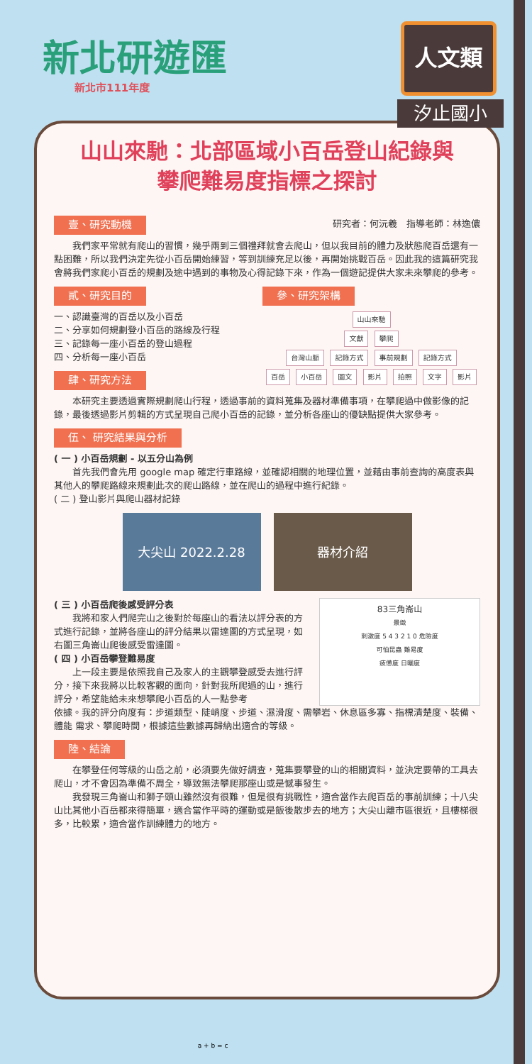新北研遊匯
新北市111年度
人文類
汐止國小
山山來馳：北部區域小百岳登山紀錄與
攀爬難易度指標之探討
壹、研究動機 研究者：何沅羲　指導老師：林逸儂
我們家平常就有爬山的習慣，幾乎兩到三個禮拜就會去爬山，但以我目前的體力及狀態爬百岳還有一點困難，所以我們決定先從小百岳開始練習，等到訓練充足以後，再開始挑戰百岳。因此我的這篇研究我會將我們家爬小百岳的規劃及途中遇到的事物及心得記錄下來，作為一個遊記提供大家未來攀爬的參考。
貳、研究目的
一、認識臺灣的百岳以及小百岳
二、分享如何規劃登小百岳的路線及行程
三、記錄每一座小百岳的登山過程
四、分析每一座小百岳
肆、研究方法
參、研究架構
山山來馳
文獻 攀爬
台灣山脈 記錄方式 事前規劃 記錄方式
百岳 小百岳 圖文 影片 拍照 文字 影片
本研究主要透過實際規劃爬山行程，透過事前的資料蒐集及器材準備事項，在攀爬過中做影像的記錄，最後透過影片剪輯的方式呈現自己爬小百岳的記錄，並分析各座山的優缺點提供大家參考。
伍、 研究結果與分析
( 一 ) 小百岳規劃 - 以五分山為例
首先我們會先用 google map 確定行車路線，並確認相關的地理位置，並藉由事前查詢的高度表與其他人的攀爬路線來規劃此次的爬山路線，並在爬山的過程中進行紀錄。
( 二 ) 登山影片與爬山器材記錄
大尖山 2022.2.28 器材介紹
( 三 ) 小百岳爬後感受評分表
我將和家人們爬完山之後對於每座山的看法以評分表的方式進行記錄，並將各座山的評分結果以雷達圖的方式呈現，如右圖三角崙山爬後感受雷達圖。
( 四 ) 小百岳攀登難易度
上一段主要是依照我自己及家人的主觀攀登感受去進行評分，接下來我將以比較客觀的面向，針對我所爬過的山，進行評分，希望能給未來想攀爬小百岳的人一點參考
83三角崙山
景緻
刺激度 5 4 3 2 1 0 危險度
可怕昆蟲 難易度
疲憊度 日曬度
依據。我的評分向度有：步道類型、陡峭度、步道、濕滑度、需攀岩、休息區多寡、指標清楚度、裝備、體能 需求、攀爬時間，根據這些數據再歸納出適合的等級。
陸、結論
在攀登任何等級的山岳之前，必須要先做好調查，蒐集要攀登的山的相關資料，並決定要帶的工具去爬山，才不會因為準備不周全，導致無法攀爬那座山或是憾事發生。
我發現三角崙山和獅子頭山雖然沒有很難，但是很有挑戰性，適合當作去爬百岳的事前訓練；十八尖山比其他小百岳都來得簡單，適合當作平時的運動或是飯後散步去的地方；大尖山離市區很近，且樓梯很多，比較累，適合當作訓練體力的地方。
a + b = c